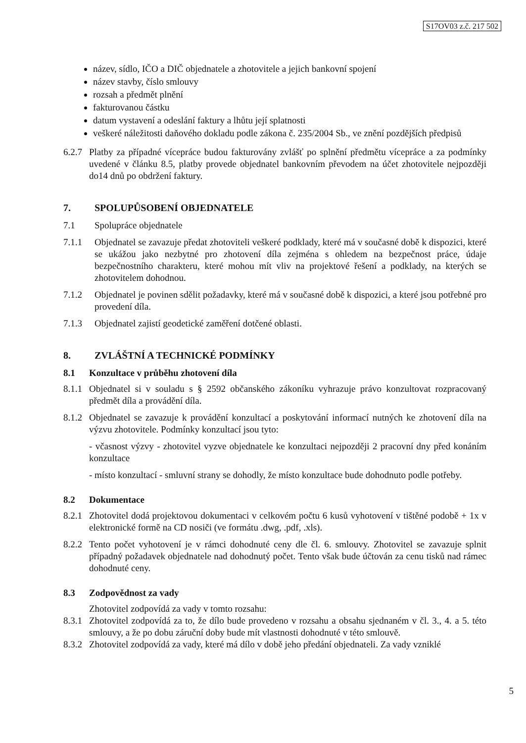S17OV03 z.č. 217 502
název, sídlo, IČO a DIČ objednatele a zhotovitele a jejich bankovní spojení
název stavby, číslo smlouvy
rozsah a předmět plnění
fakturovanou částku
datum vystavení a odeslání faktury a lhůtu její splatnosti
veškeré náležitosti daňového dokladu podle zákona č. 235/2004 Sb., ve znění pozdějších předpisů
6.2.7 Platby za případné vícepráce budou fakturovány zvlášť po splnění předmětu vícepráce a za podmínky uvedené v článku 8.5, platby provede objednatel bankovním převodem na účet zhotovitele nejpozději do14 dnů po obdržení faktury.
7. SPOLUPŮSOBENÍ OBJEDNATELE
7.1 Spolupráce objednatele
7.1.1 Objednatel se zavazuje předat zhotoviteli veškeré podklady, které má v současné době k dispozici, které se ukážou jako nezbytné pro zhotovení díla zejména s ohledem na bezpečnost práce, údaje bezpečnostního charakteru, které mohou mít vliv na projektové řešení a podklady, na kterých se zhotovitelem dohodnou.
7.1.2 Objednatel je povinen sdělit požadavky, které má v současné době k dispozici, a které jsou potřebné pro provedení díla.
7.1.3 Objednatel zajistí geodetické zaměření dotčené oblasti.
8. ZVLÁŠTNÍ A TECHNICKÉ PODMÍNKY
8.1 Konzultace v průběhu zhotovení díla
8.1.1 Objednatel si v souladu s § 2592 občanského zákoníku vyhrazuje právo konzultovat rozpracovaný předmět díla a provádění díla.
8.1.2 Objednatel se zavazuje k provádění konzultací a poskytování informací nutných ke zhotovení díla na výzvu zhotovitele. Podmínky konzultací jsou tyto:
- včasnost výzvy - zhotovitel vyzve objednatele ke konzultaci nejpozději 2 pracovní dny před konáním konzultace
- místo konzultací - smluvní strany se dohodly, že místo konzultace bude dohodnuto podle potřeby.
8.2 Dokumentace
8.2.1 Zhotovitel dodá projektovou dokumentaci v celkovém počtu 6 kusů vyhotovení v tištěné podobě + 1x v elektronické formě na CD nosiči (ve formátu .dwg, .pdf, .xls).
8.2.2 Tento počet vyhotovení je v rámci dohodnuté ceny dle čl. 6. smlouvy. Zhotovitel se zavazuje splnit případný požadavek objednatele nad dohodnutý počet. Tento však bude účtován za cenu tisků nad rámec dohodnuté ceny.
8.3 Zodpovědnost za vady
Zhotovitel zodpovídá za vady v tomto rozsahu:
8.3.1 Zhotovitel zodpovídá za to, že dílo bude provedeno v rozsahu a obsahu sjednaném v čl. 3., 4. a 5. této smlouvy, a že po dobu záruční doby bude mít vlastnosti dohodnuté v této smlouvě.
8.3.2 Zhotovitel zodpovídá za vady, které má dílo v době jeho předání objednateli. Za vady vzniklé
5